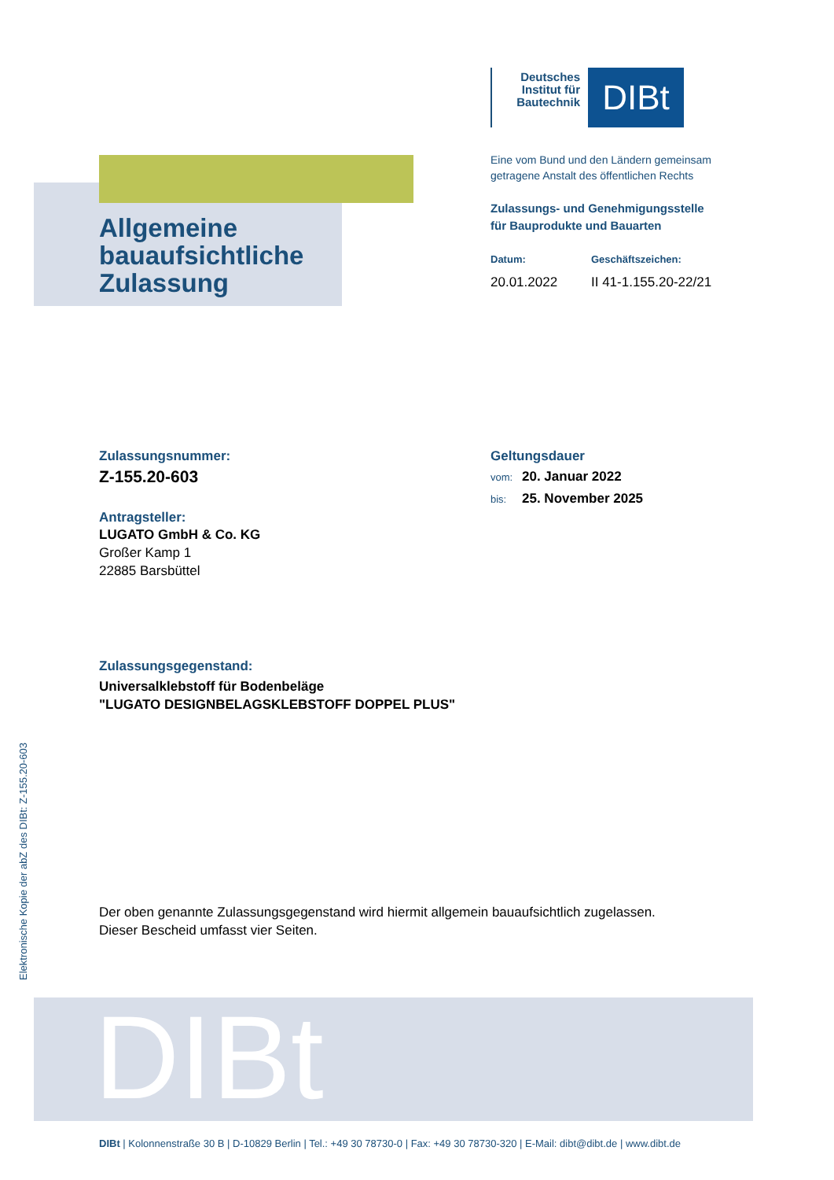Deutsches Institut für Bautechnik
DIBt
Eine vom Bund und den Ländern gemeinsam
getragene Anstalt des öffentlichen Rechts
Zulassungs- und Genehmigungsstelle
für Bauprodukte und Bauarten
Datum:
20.01.2022
Geschäftszeichen:
II 41-1.155.20-22/21
Allgemeine
bauaufsichtliche
Zulassung
Zulassungsnummer:
Z-155.20-603
Antragsteller:
LUGATO GmbH & Co. KG
Großer Kamp 1
22885 Barsbüttel
Geltungsdauer
vom: 20. Januar 2022
bis: 25. November 2025
Zulassungsgegenstand:
Universalklebstoff für Bodenbeläge
"LUGATO DESIGNBELAGSKLEBSTOFF DOPPEL PLUS"
Der oben genannte Zulassungsgegenstand wird hiermit allgemein bauaufsichtlich zugelassen.
Dieser Bescheid umfasst vier Seiten.
Elektronische Kopie der abZ des DIBt: Z-155.20-603
DIBt
DIBt | Kolonnenstraße 30 B | D-10829 Berlin | Tel.: +49 30 78730-0 | Fax: +49 30 78730-320 | E-Mail: dibt@dibt.de | www.dibt.de